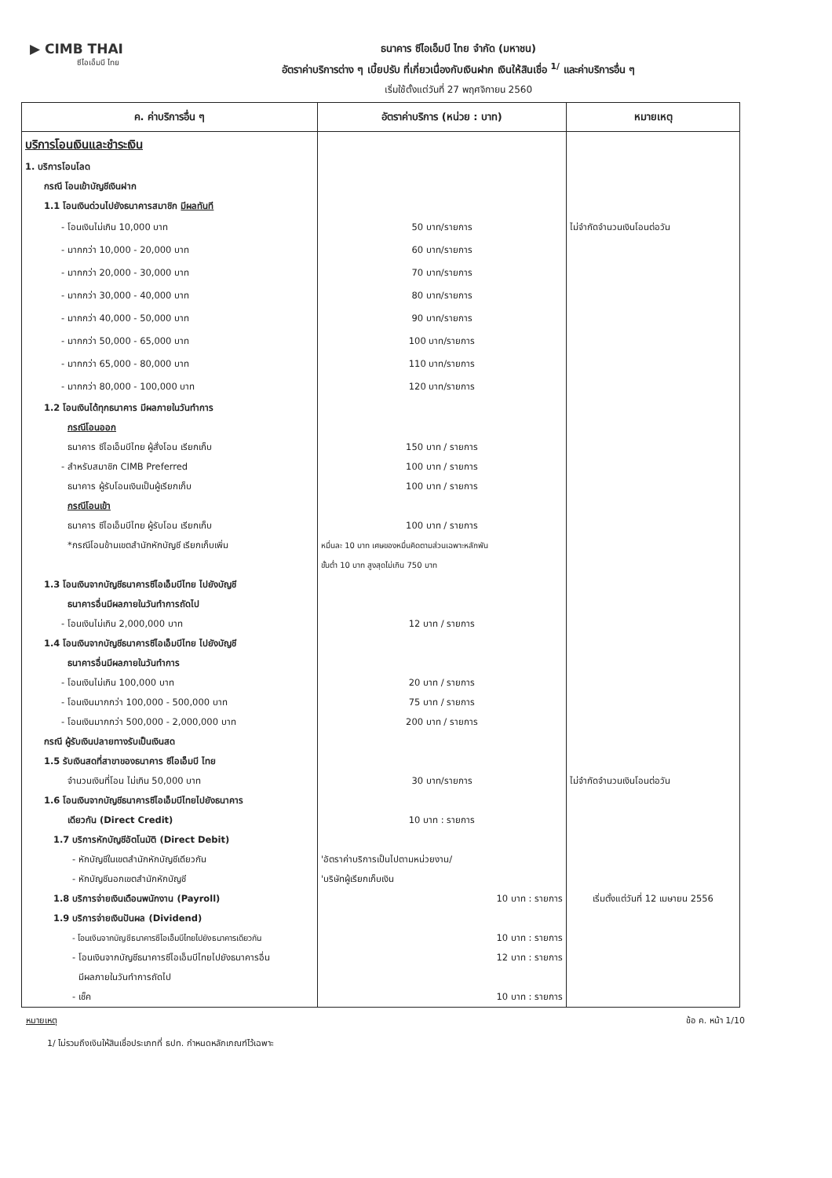▶ CIMB THAI
ซีไอเอ็มบี ไทย
ธนาคาร ซีไอเอ็มบี ไทย จำกัด (มหาชน)
อัตราค่าบริการต่าง ๆ เบี้ยปรับ ที่เกี่ยวเนื่องกับเงินฝาก เงินให้สินเชื่อ <sup>1/</sup> และค่าบริการอื่น ๆ
เริ่มใช้ตั้งแต่วันที่ 27 พฤศจิกายน 2560
| ค. ค่าบริการอื่น ๆ | อัตราค่าบริการ (หน่วย : บาท) | หมายเหตุ |
| --- | --- | --- |
| บริการโอนเงินและชำระเงิน | | |
| 1. บริการโอนโลด | | |
| กรณี โอนเข้าบัญชีเงินฝาก | | |
| 1.1 โอนเงินด่วนไปยังธนาคารสมาชิก มีผลทันที | | |
| - โอนเงินไม่เกิน 10,000 บาท | 50 บาท/รายการ | ไม่จำกัดจำนวนเงินโอนต่อวัน |
| - มากกว่า 10,000 - 20,000 บาท | 60 บาท/รายการ | |
| - มากกว่า 20,000 - 30,000 บาท | 70 บาท/รายการ | |
| - มากกว่า 30,000 - 40,000 บาท | 80 บาท/รายการ | |
| - มากกว่า 40,000 - 50,000 บาท | 90 บาท/รายการ | |
| - มากกว่า 50,000 - 65,000 บาท | 100 บาท/รายการ | |
| - มากกว่า 65,000 - 80,000 บาท | 110 บาท/รายการ | |
| - มากกว่า 80,000 - 100,000 บาท | 120 บาท/รายการ | |
| 1.2 โอนเงินได้ทุกธนาคาร มีผลภายในวันทำการ | | |
| กรณีโอนออก | | |
| ธนาคาร ซีไอเอ็มบีไทย ผู้สั่งโอน เรียกเก็บ | 150 บาท / รายการ | |
| - สำหรับสมาชิก CIMB Preferred | 100 บาท / รายการ | |
| ธนาคาร ผู้รับโอนเงินเป็นผู้เรียกเก็บ | 100 บาท / รายการ | |
| กรณีโอนเข้า | | |
| ธนาคาร ซีไอเอ็มบีไทย ผู้รับโอน เรียกเก็บ | 100 บาท / รายการ | |
| *กรณีโอนข้ามเขตสำนักหักบัญชี เรียกเก็บเพิ่ม | หมื่นละ 10 บาท เศษของหมื่นคิดตามส่วนเฉพาะหลักพัน | |
| | ขั้นต่ำ 10 บาท สูงสุดไม่เกิน 750 บาท | |
| 1.3 โอนเงินจากบัญชีธนาคารซีไอเอ็มบีไทย ไปยังบัญชี | | |
| ธนาคารอื่นมีผลภายในวันทำการถัดไป | | |
| - โอนเงินไม่เกิน 2,000,000 บาท | 12 บาท / รายการ | |
| 1.4 โอนเงินจากบัญชีธนาคารซีไอเอ็มบีไทย ไปยังบัญชี | | |
| ธนาคารอื่นมีผลภายในวันทำการ | | |
| - โอนเงินไม่เกิน 100,000 บาท | 20 บาท / รายการ | |
| - โอนเงินมากกว่า 100,000 - 500,000 บาท | 75 บาท / รายการ | |
| - โอนเงินมากกว่า 500,000 - 2,000,000 บาท | 200 บาท / รายการ | |
| กรณี ผู้รับเงินปลายทางรับเป็นเงินสด | | |
| 1.5 รับเงินสดที่สาขาของธนาคาร ซีไอเอ็มบี ไทย | | |
| จำนวนเงินที่โอน ไม่เกิน 50,000 บาท | 30 บาท/รายการ | ไม่จำกัดจำนวนเงินโอนต่อวัน |
| 1.6 โอนเงินจากบัญชีธนาคารซีไอเอ็มบีไทยไปยังธนาคาร | | |
| เดียวกัน (Direct Credit) | 10 บาท : รายการ | |
| 1.7 บริการหักบัญชีอัตโนมัติ (Direct Debit) | | |
| - หักบัญชีในเขตสำนักหักบัญชีเดียวกัน | 'อัตราค่าบริการเป็นไปตามหน่วยงาน/ | |
| - หักบัญชีนอกเขตสำนักหักบัญชี | 'บริษัทผู้เรียกเก็บเงิน | |
| 1.8 บริการจ่ายเงินเดือนพนักงาน (Payroll) | 10 บาท : รายการ | เริ่มตั้งแต่วันที่ 12 เมษายน 2556 |
| 1.9 บริการจ่ายเงินปันผล (Dividend) | | |
| - โอนเงินจากบัญชีธนาคารซีไอเอ็มบีไทยไปยังธนาคารเดียวกัน | 10 บาท : รายการ | |
| - โอนเงินจากบัญชีธนาคารซีไอเอ็มบีไทยไปยังธนาคารอื่น | 12 บาท : รายการ | |
| มีผลภายในวันทำการถัดไป | | |
| - เช็ค | 10 บาท : รายการ | |
หมายเหตุ ข้อ ค. หน้า 1/10
1/ ไม่รวมถึงเงินให้สินเชื่อประเภทที่ ธปท. กำหนดหลักเกณฑ์ไว้เฉพาะ